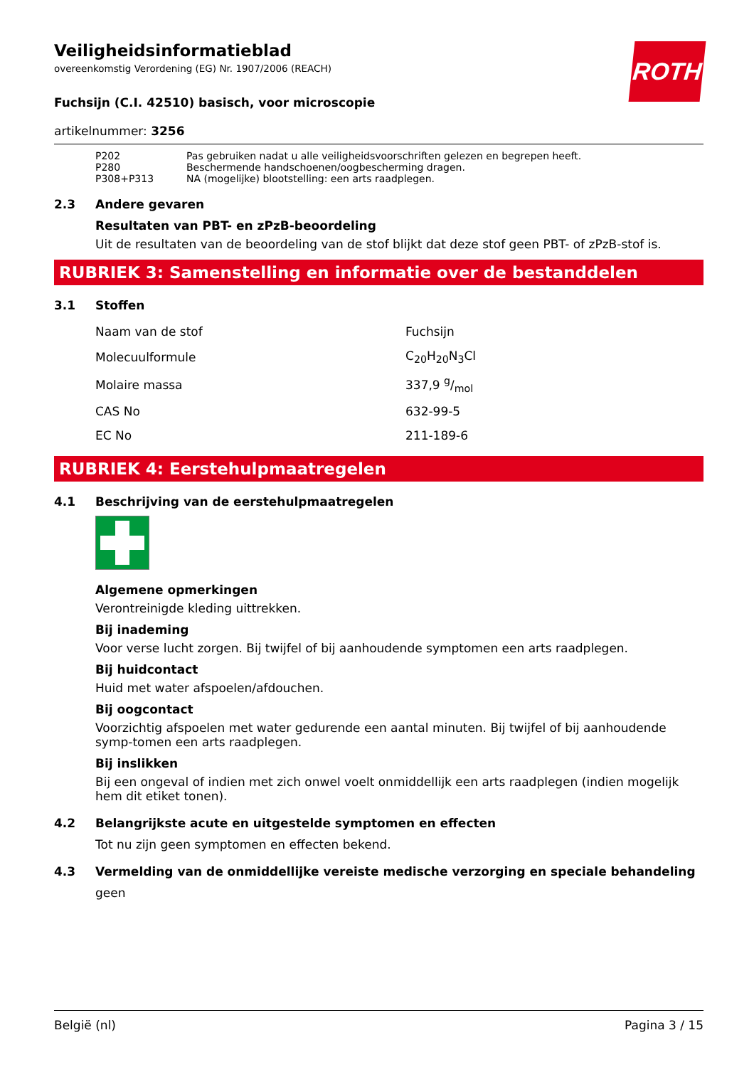ROTH
Veiligheidsinformatieblad
overeenkomstig Verordening (EG) Nr. 1907/2006 (REACH)
Fuchsijn (C.I. 42510) basisch, voor microscopie
artikelnummer: 3256
| P202 | Pas gebruiken nadat u alle veiligheidsvoorschriften gelezen en begrepen heeft. |
| P280 | Beschermende handschoenen/oogbescherming dragen. |
| P308+P313 | NA (mogelijke) blootstelling: een arts raadplegen. |
2.3 Andere gevaren
Resultaten van PBT- en zPzB-beoordeling
Uit de resultaten van de beoordeling van de stof blijkt dat deze stof geen PBT- of zPzB-stof is.
RUBRIEK 3: Samenstelling en informatie over de bestanddelen
3.1 Stoffen
| Naam van de stof | Fuchsijn |
| Molecuulformule | C<sub>20</sub>H<sub>20</sub>N<sub>3</sub>Cl |
| Molaire massa | 337,9 g/mol |
| CAS No | 632-99-5 |
| EC No | 211-189-6 |
RUBRIEK 4: Eerstehulpmaatregelen
4.1 Beschrijving van de eerstehulpmaatregelen
Algemene opmerkingen
Verontreinigde kleding uittrekken.
Bij inademing
Voor verse lucht zorgen. Bij twijfel of bij aanhoudende symptomen een arts raadplegen.
Bij huidcontact
Huid met water afspoelen/afdouchen.
Bij oogcontact
Voorzichtig afspoelen met water gedurende een aantal minuten. Bij twijfel of bij aanhoudende symp-tomen een arts raadplegen.
Bij inslikken
Bij een ongeval of indien met zich onwel voelt onmiddellijk een arts raadplegen (indien mogelijk hem dit etiket tonen).
4.2 Belangrijkste acute en uitgestelde symptomen en effecten
Tot nu zijn geen symptomen en effecten bekend.
4.3 Vermelding van de onmiddellijke vereiste medische verzorging en speciale behandeling
geen
België (nl) Pagina 3 / 15